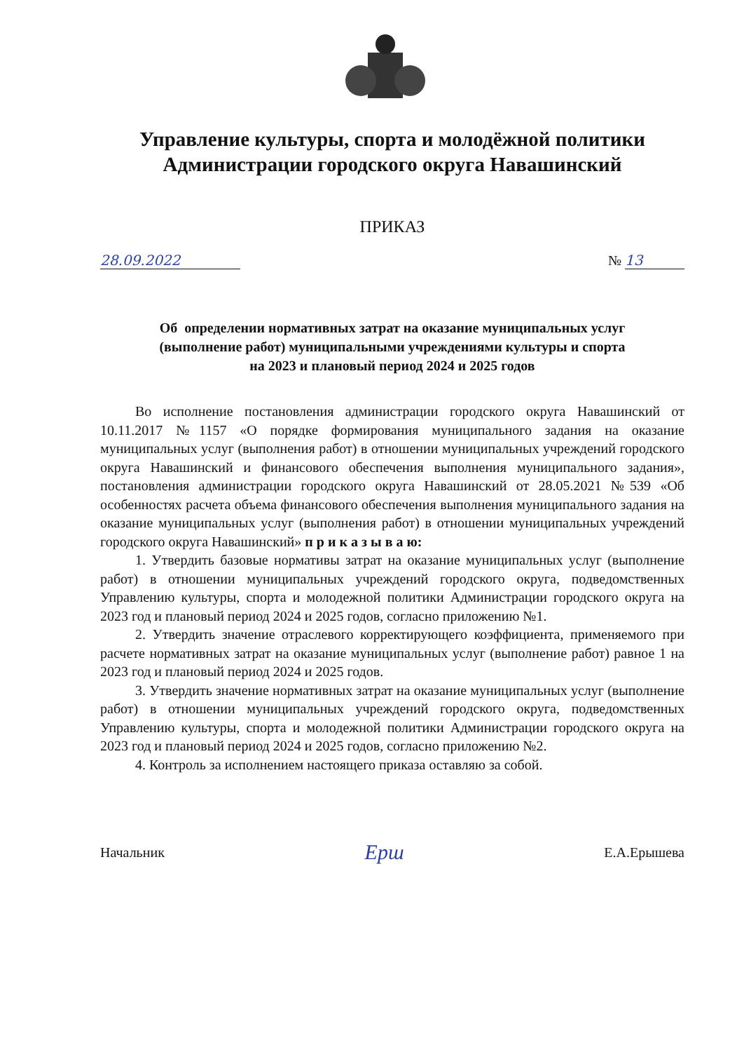Управление культуры, спорта и молодёжной политики
Администрации городского округа Навашинский
ПРИКАЗ
28.09.2022 № 13
Об определении нормативных затрат на оказание муниципальных услуг
(выполнение работ) муниципальными учреждениями культуры и спорта
на 2023 и плановый период 2024 и 2025 годов
Во исполнение постановления администрации городского округа Навашинский от 10.11.2017 №1157 «О порядке формирования муниципального задания на оказание муниципальных услуг (выполнения работ) в отношении муниципальных учреждений городского округа Навашинский и финансового обеспечения выполнения муниципального задания», постановления администрации городского округа Навашинский от 28.05.2021 №539 «Об особенностях расчета объема финансового обеспечения выполнения муниципального задания на оказание муниципальных услуг (выполнения работ) в отношении муниципальных учреждений городского округа Навашинский» п р и к а з ы в а ю:
1. Утвердить базовые нормативы затрат на оказание муниципальных услуг (выполнение работ) в отношении муниципальных учреждений городского округа, подведомственных Управлению культуры, спорта и молодежной политики Администрации городского округа на 2023 год и плановый период 2024 и 2025 годов, согласно приложению №1.
2. Утвердить значение отраслевого корректирующего коэффициента, применяемого при расчете нормативных затрат на оказание муниципальных услуг (выполнение работ) равное 1 на 2023 год и плановый период 2024 и 2025 годов.
3. Утвердить значение нормативных затрат на оказание муниципальных услуг (выполнение работ) в отношении муниципальных учреждений городского округа, подведомственных Управлению культуры, спорта и молодежной политики Администрации городского округа на 2023 год и плановый период 2024 и 2025 годов, согласно приложению №2.
4. Контроль за исполнением настоящего приказа оставляю за собой.
Начальник Ерш Е.А.Ерышева